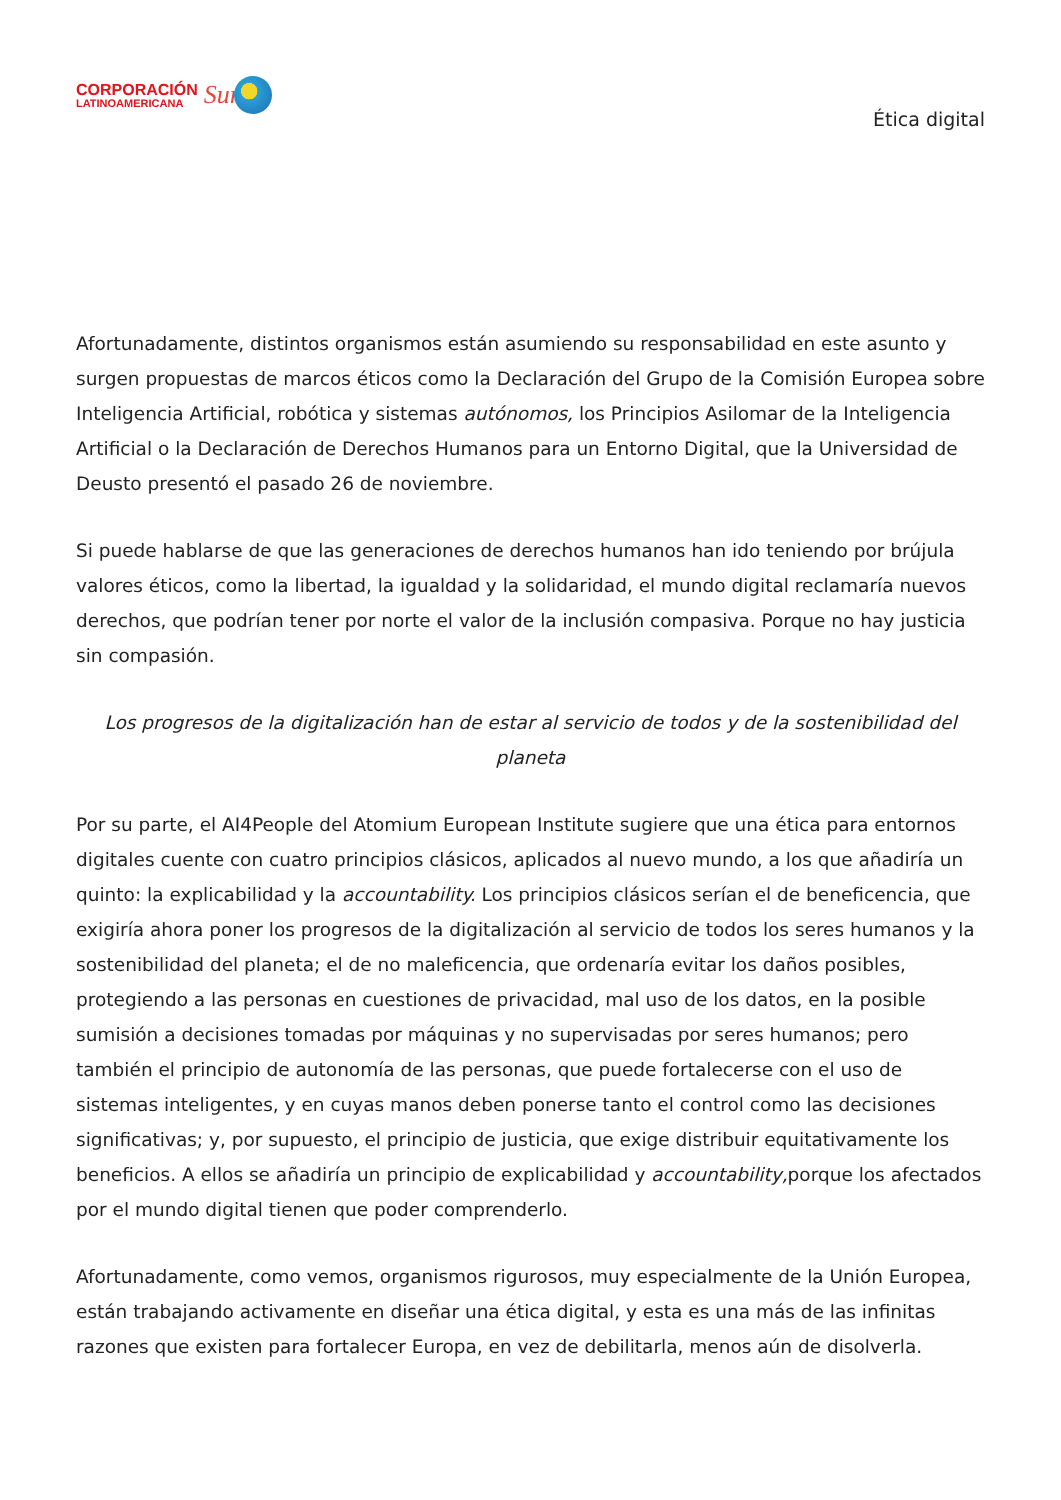CORPORACIÓN
LATINOAMERICANA
Sur
Ética digital
Afortunadamente, distintos organismos están asumiendo su responsabilidad en este asunto y surgen propuestas de marcos éticos como la Declaración del Grupo de la Comisión Europea sobre Inteligencia Artificial, robótica y sistemas autónomos, los Principios Asilomar de la Inteligencia Artificial o la Declaración de Derechos Humanos para un Entorno Digital, que la Universidad de Deusto presentó el pasado 26 de noviembre.
Si puede hablarse de que las generaciones de derechos humanos han ido teniendo por brújula valores éticos, como la libertad, la igualdad y la solidaridad, el mundo digital reclamaría nuevos derechos, que podrían tener por norte el valor de la inclusión compasiva. Porque no hay justicia sin compasión.
Los progresos de la digitalización han de estar al servicio de todos y de la sostenibilidad del planeta
Por su parte, el AI4People del Atomium European Institute sugiere que una ética para entornos digitales cuente con cuatro principios clásicos, aplicados al nuevo mundo, a los que añadiría un quinto: la explicabilidad y la accountability. Los principios clásicos serían el de beneficencia, que exigiría ahora poner los progresos de la digitalización al servicio de todos los seres humanos y la sostenibilidad del planeta; el de no maleficencia, que ordenaría evitar los daños posibles, protegiendo a las personas en cuestiones de privacidad, mal uso de los datos, en la posible sumisión a decisiones tomadas por máquinas y no supervisadas por seres humanos; pero también el principio de autonomía de las personas, que puede fortalecerse con el uso de sistemas inteligentes, y en cuyas manos deben ponerse tanto el control como las decisiones significativas; y, por supuesto, el principio de justicia, que exige distribuir equitativamente los beneficios. A ellos se añadiría un principio de explicabilidad y accountability, porque los afectados por el mundo digital tienen que poder comprenderlo.
Afortunadamente, como vemos, organismos rigurosos, muy especialmente de la Unión Europea, están trabajando activamente en diseñar una ética digital, y esta es una más de las infinitas razones que existen para fortalecer Europa, en vez de debilitarla, menos aún de disolverla.